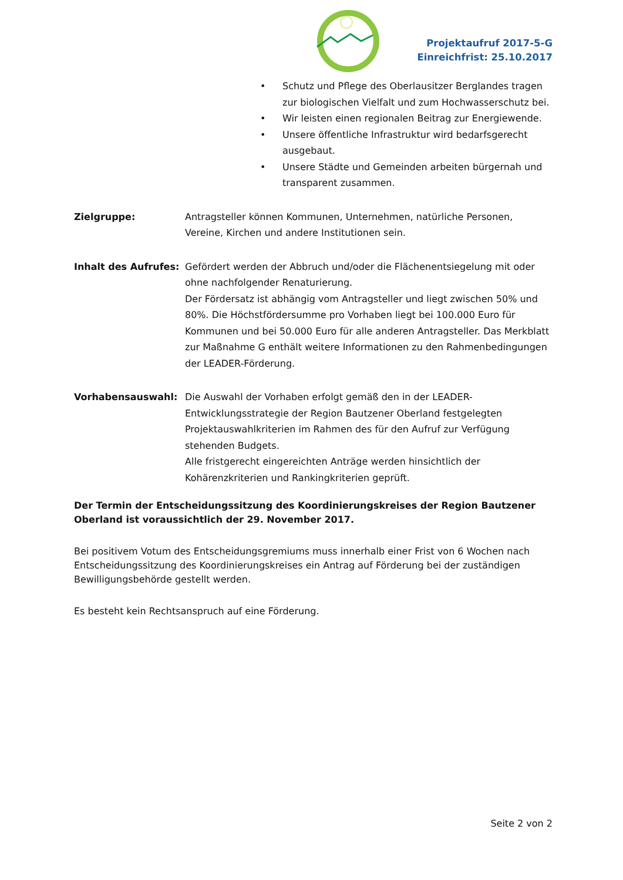Projektaufruf 2017-5-G
Einreichfrist: 25.10.2017
• Schutz und Pflege des Oberlausitzer Berglandes tragen zur biologischen Vielfalt und zum Hochwasserschutz bei.
• Wir leisten einen regionalen Beitrag zur Energiewende.
• Unsere öffentliche Infrastruktur wird bedarfsgerecht ausgebaut.
• Unsere Städte und Gemeinden arbeiten bürgernah und transparent zusammen.
Zielgruppe: Antragsteller können Kommunen, Unternehmen, natürliche Personen, Vereine, Kirchen und andere Institutionen sein.
Inhalt des Aufrufes:
Gefördert werden der Abbruch und/oder die Flächenentsiegelung mit oder ohne nachfolgender Renaturierung.
Der Fördersatz ist abhängig vom Antragsteller und liegt zwischen 50% und 80%. Die Höchstfördersumme pro Vorhaben liegt bei 100.000 Euro für Kommunen und bei 50.000 Euro für alle anderen Antragsteller. Das Merkblatt zur Maßnahme G enthält weitere Informationen zu den Rahmenbedingungen der LEADER-Förderung.
Vorhabensauswahl: Die Auswahl der Vorhaben erfolgt gemäß den in der LEADER-Entwicklungsstrategie der Region Bautzener Oberland festgelegten Projektauswahlkriterien im Rahmen des für den Aufruf zur Verfügung stehenden Budgets.
Alle fristgerecht eingereichten Anträge werden hinsichtlich der Kohärenzkriterien und Rankingkriterien geprüft.
Der Termin der Entscheidungssitzung des Koordinierungskreises der Region Bautzener Oberland ist voraussichtlich der 29. November 2017.
Bei positivem Votum des Entscheidungsgremiums muss innerhalb einer Frist von 6 Wochen nach Entscheidungssitzung des Koordinierungskreises ein Antrag auf Förderung bei der zuständigen Bewilligungsbehörde gestellt werden.
Es besteht kein Rechtsanspruch auf eine Förderung.
Seite 2 von 2